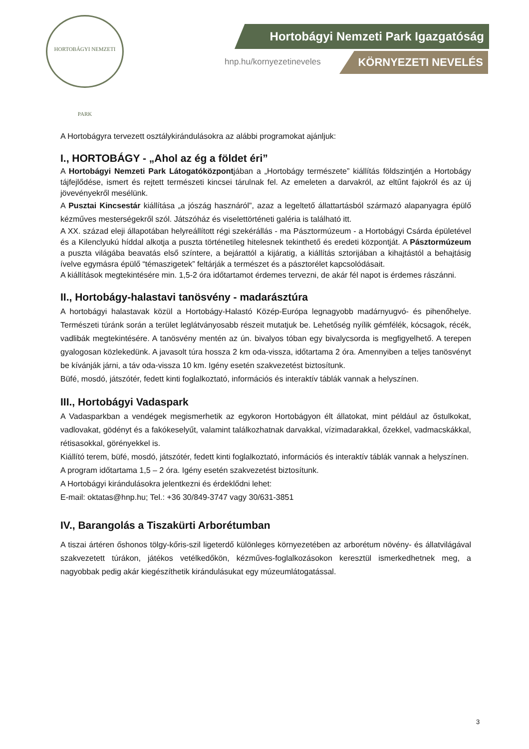HORTOBÁGYI NEMZETI PARK
Hortobágyi Nemzeti Park Igazgatóság
hnp.hu/kornyezetineveles KÖRNYEZETI NEVELÉS
A Hortobágyra tervezett osztálykirándulásokra az alábbi programokat ajánljuk:
I., HORTOBÁGY - „Ahol az ég a földet éri”
A Hortobágyi Nemzeti Park Látogatóközpontjában a „Hortobágy természete” kiállítás földszintjén a Hortobágy tájfejlődése, ismert és rejtett természeti kincsei tárulnak fel. Az emeleten a darvakról, az eltűnt fajokról és az új jövevényekről mesélünk.
A Pusztai Kincsestár kiállítása „a jószág hasznáról”, azaz a legeltető állattartásból származó alapanyagra épülő kézműves mesterségekről szól. Játszóház és viselettörténeti galéria is található itt.
A XX. század eleji állapotában helyreállított régi szekérállás - ma Pásztormúzeum - a Hortobágyi Csárda épületével és a Kilenclyukú híddal alkotja a puszta történetileg hitelesnek tekinthető és eredeti központját. A Pásztormúzeum a puszta világába beavatás első színtere, a bejárattól a kijáratig, a kiállítás sztorijában a kihajtástól a behajtásig ívelve egymásra épülő “témaszigetek” feltárják a természet és a pásztorélet kapcsolódásait.
A kiállítások megtekintésére min. 1,5-2 óra időtartamot érdemes tervezni, de akár fél napot is érdemes rászánni.
II., Hortobágy-halastavi tanösvény - madarásztúra
A hortobágyi halastavak közül a Hortobágy-Halastó Közép-Európa legnagyobb madárnyugvó- és pihenőhelye. Természeti túránk során a terület leglátványosabb részeit mutatjuk be. Lehetőség nyílik gémfélék, kócsagok, récék, vadlibák megtekintésére. A tanösvény mentén az ún. bivalyos tóban egy bivalycsorda is megfigyelhető. A terepen gyalogosan közlekedünk. A javasolt túra hossza 2 km oda-vissza, időtartama 2 óra. Amennyiben a teljes tanösvényt be kívánják járni, a táv oda-vissza 10 km. Igény esetén szakvezetést biztosítunk.
Büfé, mosdó, játszótér, fedett kinti foglalkoztató, információs és interaktív táblák vannak a helyszínen.
III., Hortobágyi Vadaspark
A Vadasparkban a vendégek megismerhetik az egykoron Hortobágyon élt állatokat, mint például az őstulkokat, vadlovakat, gödényt és a fakókeselyűt, valamint találkozhatnak darvakkal, vízimadarakkal, őzekkel, vadmacskákkal, rétisasokkal, görényekkel is.
Kiállító terem, büfé, mosdó, játszótér, fedett kinti foglalkoztató, információs és interaktív táblák vannak a helyszínen.
A program időtartama 1,5 – 2 óra. Igény esetén szakvezetést biztosítunk.
A Hortobágyi kirándulásokra jelentkezni és érdeklődni lehet:
E-mail: oktatas@hnp.hu; Tel.: +36 30/849-3747 vagy 30/631-3851
IV., Barangolás a Tiszakürti Arborétumban
A tiszai ártéren őshonos tölgy-kőris-szil ligeterdő különleges környezetében az arborétum növény- és állatvilágával szakvezetett túrákon, játékos vetélkedőkön, kézműves-foglalkozásokon keresztül ismerkedhetnek meg, a nagyobbak pedig akár kiegészíthetik kirándulásukat egy múzeumlátogatással.
3